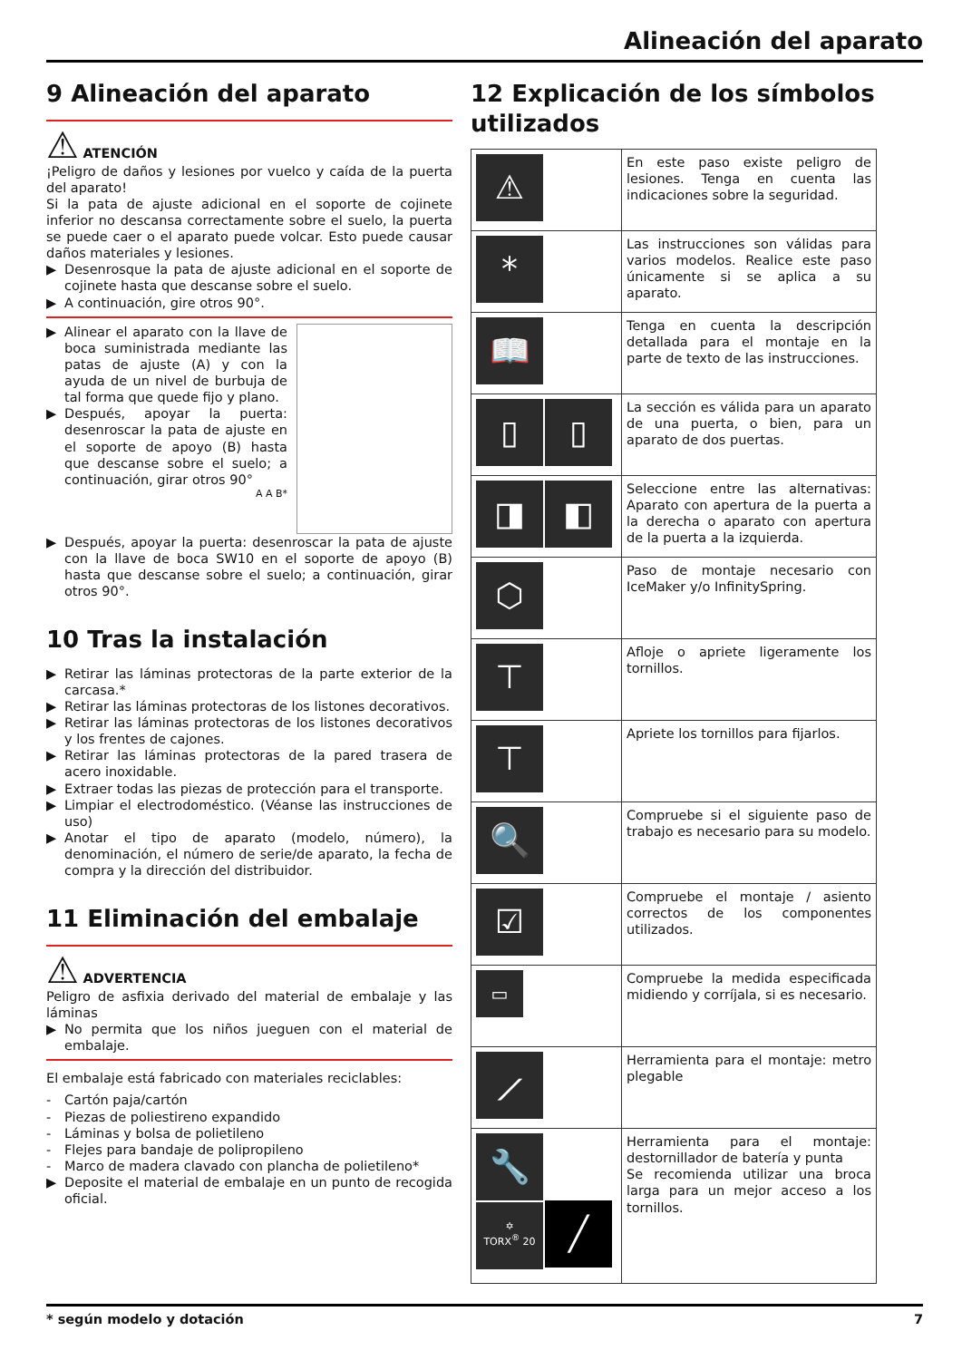Alineación del aparato
9 Alineación del aparato
⚠ ATENCIÓN
¡Peligro de daños y lesiones por vuelco y caída de la puerta del aparato!
Si la pata de ajuste adicional en el soporte de cojinete inferior no descansa correctamente sobre el suelo, la puerta se puede caer o el aparato puede volcar. Esto puede causar daños materiales y lesiones.
▶ Desenrosque la pata de ajuste adicional en el soporte de cojinete hasta que descanse sobre el suelo.
▶ A continuación, gire otros 90°.
▶ Alinear el aparato con la llave de boca suministrada mediante las patas de ajuste (A) y con la ayuda de un nivel de burbuja de tal forma que quede fijo y plano.
▶ Después, apoyar la puerta: desenroscar la pata de ajuste en el soporte de apoyo (B) hasta que descanse sobre el suelo; a continuación, girar otros 90°
A A B*
▶ Después, apoyar la puerta: desenroscar la pata de ajuste con la llave de boca SW10 en el soporte de apoyo (B) hasta que descanse sobre el suelo; a continuación, girar otros 90°.
10 Tras la instalación
▶ Retirar las láminas protectoras de la parte exterior de la carcasa.*
▶ Retirar las láminas protectoras de los listones decorativos.
▶ Retirar las láminas protectoras de los listones decorativos y los frentes de cajones.
▶ Retirar las láminas protectoras de la pared trasera de acero inoxidable.
▶ Extraer todas las piezas de protección para el transporte.
▶ Limpiar el electrodoméstico. (Véanse las instrucciones de uso)
▶ Anotar el tipo de aparato (modelo, número), la denominación, el número de serie/de aparato, la fecha de compra y la dirección del distribuidor.
11 Eliminación del embalaje
⚠ ADVERTENCIA
Peligro de asfixia derivado del material de embalaje y las láminas
▶ No permita que los niños jueguen con el material de embalaje.
El embalaje está fabricado con materiales reciclables:
- Cartón paja/cartón
- Piezas de poliestireno expandido
- Láminas y bolsa de polietileno
- Flejes para bandaje de polipropileno
- Marco de madera clavado con plancha de polietileno*
▶ Deposite el material de embalaje en un punto de recogida oficial.
12 Explicación de los símbolos utilizados
| ⚠ | En este paso existe peligro de lesiones. Tenga en cuenta las indicaciones sobre la seguridad. |
| * | Las instrucciones son válidas para varios modelos. Realice este paso únicamente si se aplica a su aparato. |
| 📖 | Tenga en cuenta la descripción detallada para el montaje en la parte de texto de las instrucciones. |
| ▯ ▯ | La sección es válida para un aparato de una puerta, o bien, para un aparato de dos puertas. |
| ◨ ◧ | Seleccione entre las alternativas: Aparato con apertura de la puerta a la derecha o aparato con apertura de la puerta a la izquierda. |
| ⬡ | Paso de montaje necesario con IceMaker y/o InfinitySpring. |
| ⊤ | Afloje o apriete ligeramente los tornillos. |
| ⊤ | Apriete los tornillos para fijarlos. |
| 🔍 | Compruebe si el siguiente paso de trabajo es necesario para su modelo. |
| ☑ | Compruebe el montaje / asiento correctos de los componentes utilizados. |
| ▭ | Compruebe la medida especificada midiendo y corríjala, si es necesario. |
| ⟋ | Herramienta para el montaje: metro plegable |
| 🔧 ✡ TORX<sup>®</sup> 20 ╱ | Herramienta para el montaje: destornillador de batería y punta Se recomienda utilizar una broca larga para un mejor acceso a los tornillos. |
* según modelo y dotación 7